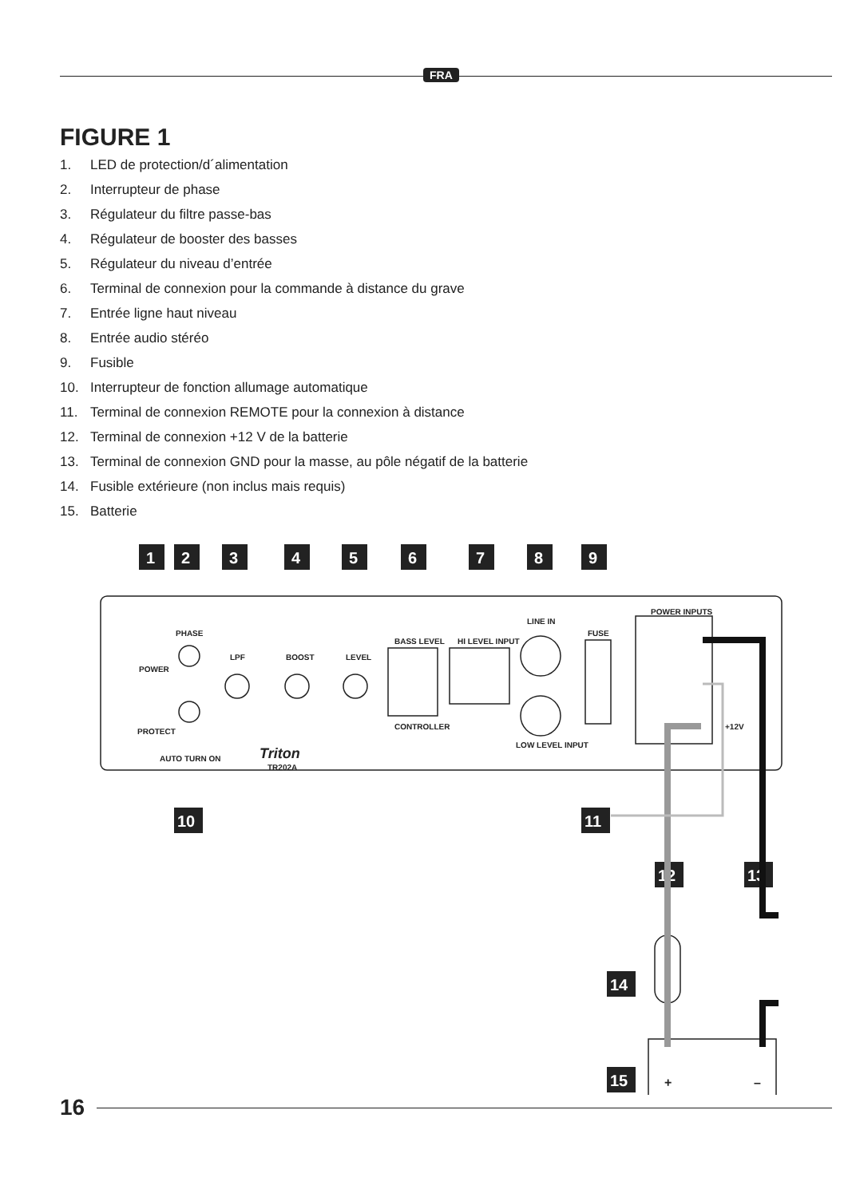FRA
FIGURE 1
1. LED de protection/d´alimentation
2. Interrupteur de phase
3. Régulateur du filtre passe-bas
4. Régulateur de booster des basses
5. Régulateur du niveau d’entrée
6. Terminal de connexion pour la commande à distance du grave
7. Entrée ligne haut niveau
8. Entrée audio stéréo
9. Fusible
10. Interrupteur de fonction allumage automatique
11. Terminal de connexion REMOTE pour la connexion à distance
12. Terminal de connexion +12 V de la batterie
13. Terminal de connexion GND pour la masse, au pôle négatif de la batterie
14. Fusible extérieure (non inclus mais requis)
15. Batterie
1
2
3
4
5
6
7
8
9
10
11
12
13
14
15
PHASE
POWER
PROTECT
AUTO TURN ON
LPF
BOOST
LEVEL
BASS LEVEL
CONTROLLER
HI LEVEL INPUT
LINE IN
LOW LEVEL INPUT
FUSE
POWER INPUTS
+12V
Triton
TR202A
+
–
16